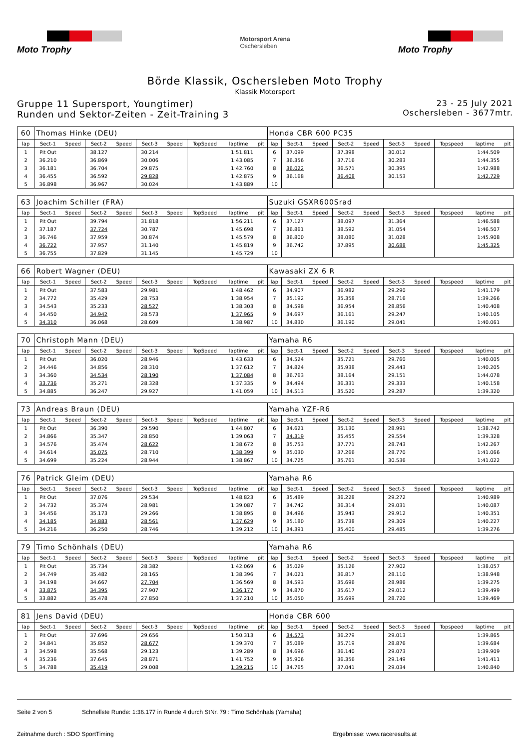Moto Trophy
Motorsport Arena
Oschersleben
Moto Trophy
Börde Klassik, Oschersleben Moto Trophy
Klassik Motorsport
Gruppe 11 Supersport, Youngtimer)
Runden und Sektor-Zeiten - Zeit-Training 3
23 - 25 July 2021
Oschersleben - 3677mtr.
| 60 | Thomas Hinke (DEU) | | | | | | | | | Honda CBR 600 PC35 | | | | | | | | | |
| lap | Sect-1 | Speed | Sect-2 | Speed | Sect-3 | Speed | TopSpeed | laptime | pit | lap | Sect-1 | Speed | Sect-2 | Speed | Sect-3 | Speed | Topspeed | laptime | pit |
| 1 | Pit Out | | 38.127 | | 30.214 | | | 1:51.811 | | 6 | 37.099 | | 37.398 | | 30.012 | | | 1:44.509 | |
| 2 | 36.210 | | 36.869 | | 30.006 | | | 1:43.085 | | 7 | 36.356 | | 37.716 | | 30.283 | | | 1:44.355 | |
| 3 | 36.181 | | 36.704 | | 29.875 | | | 1:42.760 | | 8 | 36.022 | | 36.571 | | 30.395 | | | 1:42.988 | |
| 4 | 36.455 | | 36.592 | | 29.828 | | | 1:42.875 | | 9 | 36.168 | | 36.408 | | 30.153 | | | 1:42.729 | |
| 5 | 36.898 | | 36.967 | | 30.024 | | | 1:43.889 | | 10 | | | | | | | | | |
| 63 | Joachim Schiller (FRA) | | | | | | | | | Suzuki GSXR600Srad | | | | | | | | | |
| lap | Sect-1 | Speed | Sect-2 | Speed | Sect-3 | Speed | TopSpeed | laptime | pit | lap | Sect-1 | Speed | Sect-2 | Speed | Sect-3 | Speed | Topspeed | laptime | pit |
| 1 | Pit Out | | 39.794 | | 31.818 | | | 1:56.211 | | 6 | 37.127 | | 38.097 | | 31.364 | | | 1:46.588 | |
| 2 | 37.187 | | 37.724 | | 30.787 | | | 1:45.698 | | 7 | 36.861 | | 38.592 | | 31.054 | | | 1:46.507 | |
| 3 | 36.746 | | 37.959 | | 30.874 | | | 1:45.579 | | 8 | 36.800 | | 38.080 | | 31.028 | | | 1:45.908 | |
| 4 | 36.722 | | 37.957 | | 31.140 | | | 1:45.819 | | 9 | 36.742 | | 37.895 | | 30.688 | | | 1:45.325 | |
| 5 | 36.755 | | 37.829 | | 31.145 | | | 1:45.729 | | 10 | | | | | | | | | |
| 66 | Robert Wagner (DEU) | | | | | | | | | Kawasaki ZX 6 R | | | | | | | | | |
| lap | Sect-1 | Speed | Sect-2 | Speed | Sect-3 | Speed | TopSpeed | laptime | pit | lap | Sect-1 | Speed | Sect-2 | Speed | Sect-3 | Speed | Topspeed | laptime | pit |
| 1 | Pit Out | | 37.583 | | 29.981 | | | 1:48.462 | | 6 | 34.907 | | 36.982 | | 29.290 | | | 1:41.179 | |
| 2 | 34.772 | | 35.429 | | 28.753 | | | 1:38.954 | | 7 | 35.192 | | 35.358 | | 28.716 | | | 1:39.266 | |
| 3 | 34.543 | | 35.233 | | 28.527 | | | 1:38.303 | | 8 | 34.598 | | 36.954 | | 28.856 | | | 1:40.408 | |
| 4 | 34.450 | | 34.942 | | 28.573 | | | 1:37.965 | | 9 | 34.697 | | 36.161 | | 29.247 | | | 1:40.105 | |
| 5 | 34.310 | | 36.068 | | 28.609 | | | 1:38.987 | | 10 | 34.830 | | 36.190 | | 29.041 | | | 1:40.061 | |
| 70 | Christoph Mann (DEU) | | | | | | | | | Yamaha R6 | | | | | | | | | |
| lap | Sect-1 | Speed | Sect-2 | Speed | Sect-3 | Speed | TopSpeed | laptime | pit | lap | Sect-1 | Speed | Sect-2 | Speed | Sect-3 | Speed | Topspeed | laptime | pit |
| 1 | Pit Out | | 36.020 | | 28.946 | | | 1:43.633 | | 6 | 34.524 | | 35.721 | | 29.760 | | | 1:40.005 | |
| 2 | 34.446 | | 34.856 | | 28.310 | | | 1:37.612 | | 7 | 34.824 | | 35.938 | | 29.443 | | | 1:40.205 | |
| 3 | 34.360 | | 34.534 | | 28.190 | | | 1:37.084 | | 8 | 36.763 | | 38.164 | | 29.151 | | | 1:44.078 | |
| 4 | 33.736 | | 35.271 | | 28.328 | | | 1:37.335 | | 9 | 34.494 | | 36.331 | | 29.333 | | | 1:40.158 | |
| 5 | 34.885 | | 36.247 | | 29.927 | | | 1:41.059 | | 10 | 34.513 | | 35.520 | | 29.287 | | | 1:39.320 | |
| 73 | Andreas Braun (DEU) | | | | | | | | | Yamaha YZF-R6 | | | | | | | | | |
| lap | Sect-1 | Speed | Sect-2 | Speed | Sect-3 | Speed | TopSpeed | laptime | pit | lap | Sect-1 | Speed | Sect-2 | Speed | Sect-3 | Speed | Topspeed | laptime | pit |
| 1 | Pit Out | | 36.390 | | 29.590 | | | 1:44.807 | | 6 | 34.621 | | 35.130 | | 28.991 | | | 1:38.742 | |
| 2 | 34.866 | | 35.347 | | 28.850 | | | 1:39.063 | | 7 | 34.319 | | 35.455 | | 29.554 | | | 1:39.328 | |
| 3 | 34.576 | | 35.474 | | 28.622 | | | 1:38.672 | | 8 | 35.753 | | 37.771 | | 28.743 | | | 1:42.267 | |
| 4 | 34.614 | | 35.075 | | 28.710 | | | 1:38.399 | | 9 | 35.030 | | 37.266 | | 28.770 | | | 1:41.066 | |
| 5 | 34.699 | | 35.224 | | 28.944 | | | 1:38.867 | | 10 | 34.725 | | 35.761 | | 30.536 | | | 1:41.022 | |
| 76 | Patrick Gleim (DEU) | | | | | | | | | Yamaha R6 | | | | | | | | | |
| lap | Sect-1 | Speed | Sect-2 | Speed | Sect-3 | Speed | TopSpeed | laptime | pit | lap | Sect-1 | Speed | Sect-2 | Speed | Sect-3 | Speed | Topspeed | laptime | pit |
| 1 | Pit Out | | 37.076 | | 29.534 | | | 1:48.823 | | 6 | 35.489 | | 36.228 | | 29.272 | | | 1:40.989 | |
| 2 | 34.732 | | 35.374 | | 28.981 | | | 1:39.087 | | 7 | 34.742 | | 36.314 | | 29.031 | | | 1:40.087 | |
| 3 | 34.456 | | 35.173 | | 29.266 | | | 1:38.895 | | 8 | 34.496 | | 35.943 | | 29.912 | | | 1:40.351 | |
| 4 | 34.185 | | 34.883 | | 28.561 | | | 1:37.629 | | 9 | 35.180 | | 35.738 | | 29.309 | | | 1:40.227 | |
| 5 | 34.216 | | 36.250 | | 28.746 | | | 1:39.212 | | 10 | 34.391 | | 35.400 | | 29.485 | | | 1:39.276 | |
| 79 | Timo Schönhals (DEU) | | | | | | | | | Yamaha R6 | | | | | | | | | |
| lap | Sect-1 | Speed | Sect-2 | Speed | Sect-3 | Speed | TopSpeed | laptime | pit | lap | Sect-1 | Speed | Sect-2 | Speed | Sect-3 | Speed | Topspeed | laptime | pit |
| 1 | Pit Out | | 35.734 | | 28.382 | | | 1:42.069 | | 6 | 35.029 | | 35.126 | | 27.902 | | | 1:38.057 | |
| 2 | 34.749 | | 35.482 | | 28.165 | | | 1:38.396 | | 7 | 34.021 | | 36.817 | | 28.110 | | | 1:38.948 | |
| 3 | 34.198 | | 34.667 | | 27.704 | | | 1:36.569 | | 8 | 34.593 | | 35.696 | | 28.986 | | | 1:39.275 | |
| 4 | 33.875 | | 34.395 | | 27.907 | | | 1:36.177 | | 9 | 34.870 | | 35.617 | | 29.012 | | | 1:39.499 | |
| 5 | 33.882 | | 35.478 | | 27.850 | | | 1:37.210 | | 10 | 35.050 | | 35.699 | | 28.720 | | | 1:39.469 | |
| 81 | Jens David (DEU) | | | | | | | | | Honda CBR 600 | | | | | | | | | |
| lap | Sect-1 | Speed | Sect-2 | Speed | Sect-3 | Speed | TopSpeed | laptime | pit | lap | Sect-1 | Speed | Sect-2 | Speed | Sect-3 | Speed | Topspeed | laptime | pit |
| 1 | Pit Out | | 37.696 | | 29.656 | | | 1:50.313 | | 6 | 34.573 | | 36.279 | | 29.013 | | | 1:39.865 | |
| 2 | 34.841 | | 35.852 | | 28.677 | | | 1:39.370 | | 7 | 35.089 | | 35.719 | | 28.876 | | | 1:39.684 | |
| 3 | 34.598 | | 35.568 | | 29.123 | | | 1:39.289 | | 8 | 34.696 | | 36.140 | | 29.073 | | | 1:39.909 | |
| 4 | 35.236 | | 37.645 | | 28.871 | | | 1:41.752 | | 9 | 35.906 | | 36.356 | | 29.149 | | | 1:41.411 | |
| 5 | 34.788 | | 35.419 | | 29.008 | | | 1:39.215 | | 10 | 34.765 | | 37.041 | | 29.034 | | | 1:40.840 | |
Seite 2 von 5 Schnellste Runde: 1:36.177 in Runde 4 durch StNr. 79 : Timo Schönhals (Yamaha)
Zeitnahme durch : SDO SportTiming Ergebnisse: www.raceresults.at